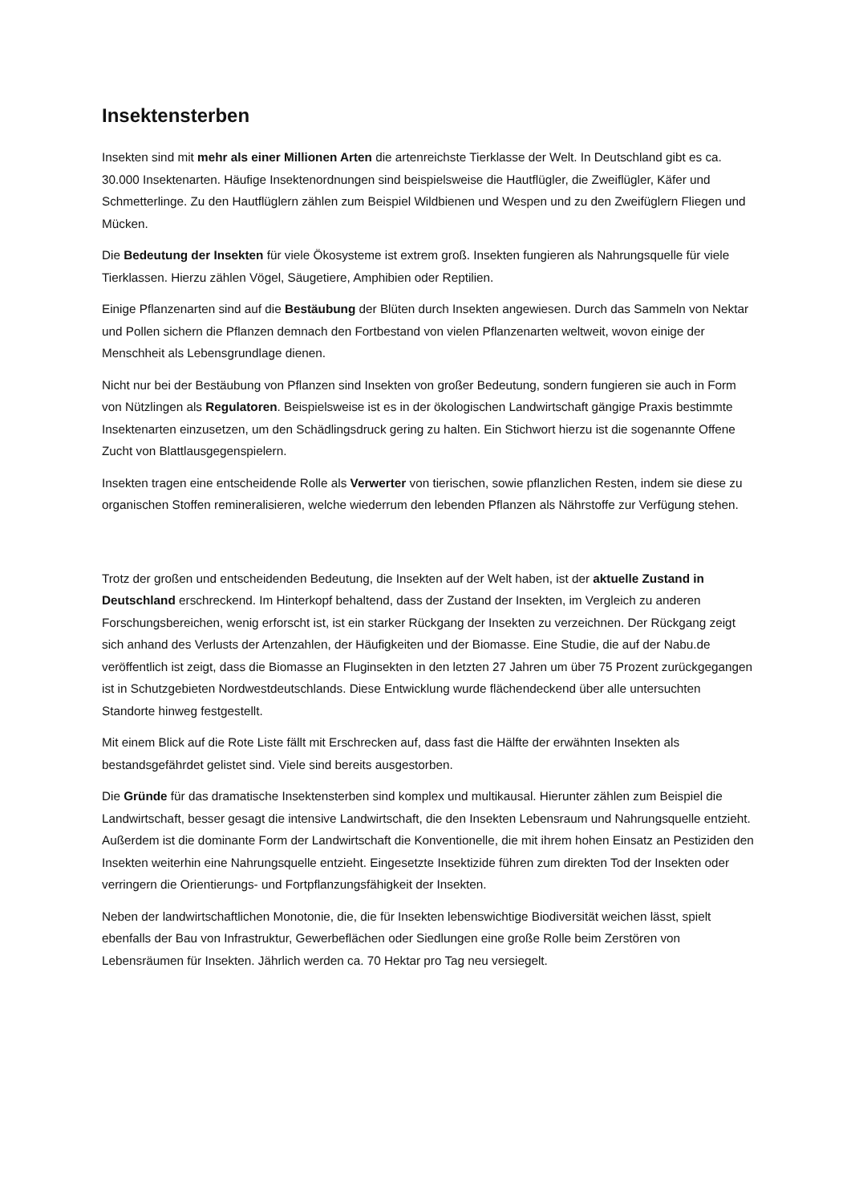Insektensterben
Insekten sind mit mehr als einer Millionen Arten die artenreichste Tierklasse der Welt. In Deutschland gibt es ca. 30.000 Insektenarten. Häufige Insektenordnungen sind beispielsweise die Hautflügler, die Zweiflügler, Käfer und Schmetterlinge. Zu den Hautflüglern zählen zum Beispiel Wildbienen und Wespen und zu den Zweifüglern Fliegen und Mücken.
Die Bedeutung der Insekten für viele Ökosysteme ist extrem groß. Insekten fungieren als Nahrungsquelle für viele Tierklassen. Hierzu zählen Vögel, Säugetiere, Amphibien oder Reptilien.
Einige Pflanzenarten sind auf die Bestäubung der Blüten durch Insekten angewiesen. Durch das Sammeln von Nektar und Pollen sichern die Pflanzen demnach den Fortbestand von vielen Pflanzenarten weltweit, wovon einige der Menschheit als Lebensgrundlage dienen.
Nicht nur bei der Bestäubung von Pflanzen sind Insekten von großer Bedeutung, sondern fungieren sie auch in Form von Nützlingen als Regulatoren. Beispielsweise ist es in der ökologischen Landwirtschaft gängige Praxis bestimmte Insektenarten einzusetzen, um den Schädlingsdruck gering zu halten. Ein Stichwort hierzu ist die sogenannte Offene Zucht von Blattlausgegenspielern.
Insekten tragen eine entscheidende Rolle als Verwerter von tierischen, sowie pflanzlichen Resten, indem sie diese zu organischen Stoffen remineralisieren, welche wiederrum den lebenden Pflanzen als Nährstoffe zur Verfügung stehen.
Trotz der großen und entscheidenden Bedeutung, die Insekten auf der Welt haben, ist der aktuelle Zustand in Deutschland erschreckend. Im Hinterkopf behaltend, dass der Zustand der Insekten, im Vergleich zu anderen Forschungsbereichen, wenig erforscht ist, ist ein starker Rückgang der Insekten zu verzeichnen. Der Rückgang zeigt sich anhand des Verlusts der Artenzahlen, der Häufigkeiten und der Biomasse. Eine Studie, die auf der Nabu.de veröffentlich ist zeigt, dass die Biomasse an Fluginsekten in den letzten 27 Jahren um über 75 Prozent zurückgegangen ist in Schutzgebieten Nordwestdeutschlands. Diese Entwicklung wurde flächendeckend über alle untersuchten Standorte hinweg festgestellt.
Mit einem Blick auf die Rote Liste fällt mit Erschrecken auf, dass fast die Hälfte der erwähnten Insekten als bestandsgefährdet gelistet sind. Viele sind bereits ausgestorben.
Die Gründe für das dramatische Insektensterben sind komplex und multikausal. Hierunter zählen zum Beispiel die Landwirtschaft, besser gesagt die intensive Landwirtschaft, die den Insekten Lebensraum und Nahrungsquelle entzieht. Außerdem ist die dominante Form der Landwirtschaft die Konventionelle, die mit ihrem hohen Einsatz an Pestiziden den Insekten weiterhin eine Nahrungsquelle entzieht. Eingesetzte Insektizide führen zum direkten Tod der Insekten oder verringern die Orientierungs- und Fortpflanzungsfähigkeit der Insekten.
Neben der landwirtschaftlichen Monotonie, die, die für Insekten lebenswichtige Biodiversität weichen lässt, spielt ebenfalls der Bau von Infrastruktur, Gewerbeflächen oder Siedlungen eine große Rolle beim Zerstören von Lebensräumen für Insekten. Jährlich werden ca. 70 Hektar pro Tag neu versiegelt.